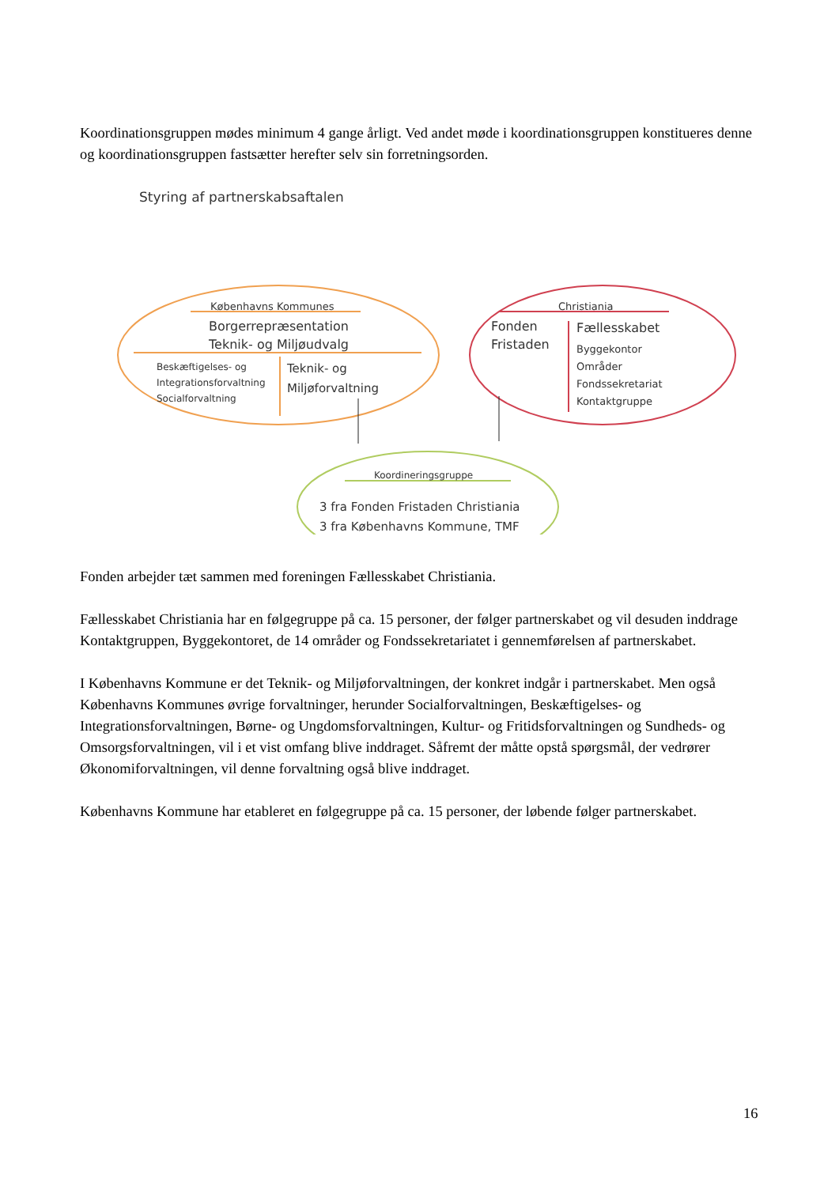Koordinationsgruppen mødes minimum 4 gange årligt. Ved andet møde i koordinationsgruppen konstitueres denne og koordinationsgruppen fastsætter herefter selv sin forretningsorden.
Styring af partnerskabsaftalen
Københavns Kommunes
Borgerrepræsentation
Teknik- og Miljøudvalg
Beskæftigelses- og
Integrationsforvaltning
Socialforvaltning
Teknik- og
Miljøforvaltning
Christiania
Fonden
Fristaden
Fællesskabet
Byggekontor
Områder
Fondssekretariat
Kontaktgruppe
Koordineringsgruppe
3 fra Fonden Fristaden Christiania
3 fra Københavns Kommune, TMF
Fonden arbejder tæt sammen med foreningen Fællesskabet Christiania.
Fællesskabet Christiania har en følgegruppe på ca. 15 personer, der følger partnerskabet og vil desuden inddrage Kontaktgruppen, Byggekontoret, de 14 områder og Fondssekretariatet i gennemførelsen af partnerskabet.
I Københavns Kommune er det Teknik- og Miljøforvaltningen, der konkret indgår i partnerskabet. Men også Københavns Kommunes øvrige forvaltninger, herunder Socialforvaltningen, Beskæftigelses- og Integrationsforvaltningen, Børne- og Ungdomsforvaltningen, Kultur- og Fritidsforvaltningen og Sundheds- og Omsorgsforvaltningen, vil i et vist omfang blive inddraget. Såfremt der måtte opstå spørgsmål, der vedrører Økonomiforvaltningen, vil denne forvaltning også blive inddraget.
Københavns Kommune har etableret en følgegruppe på ca. 15 personer, der løbende følger partnerskabet.
16